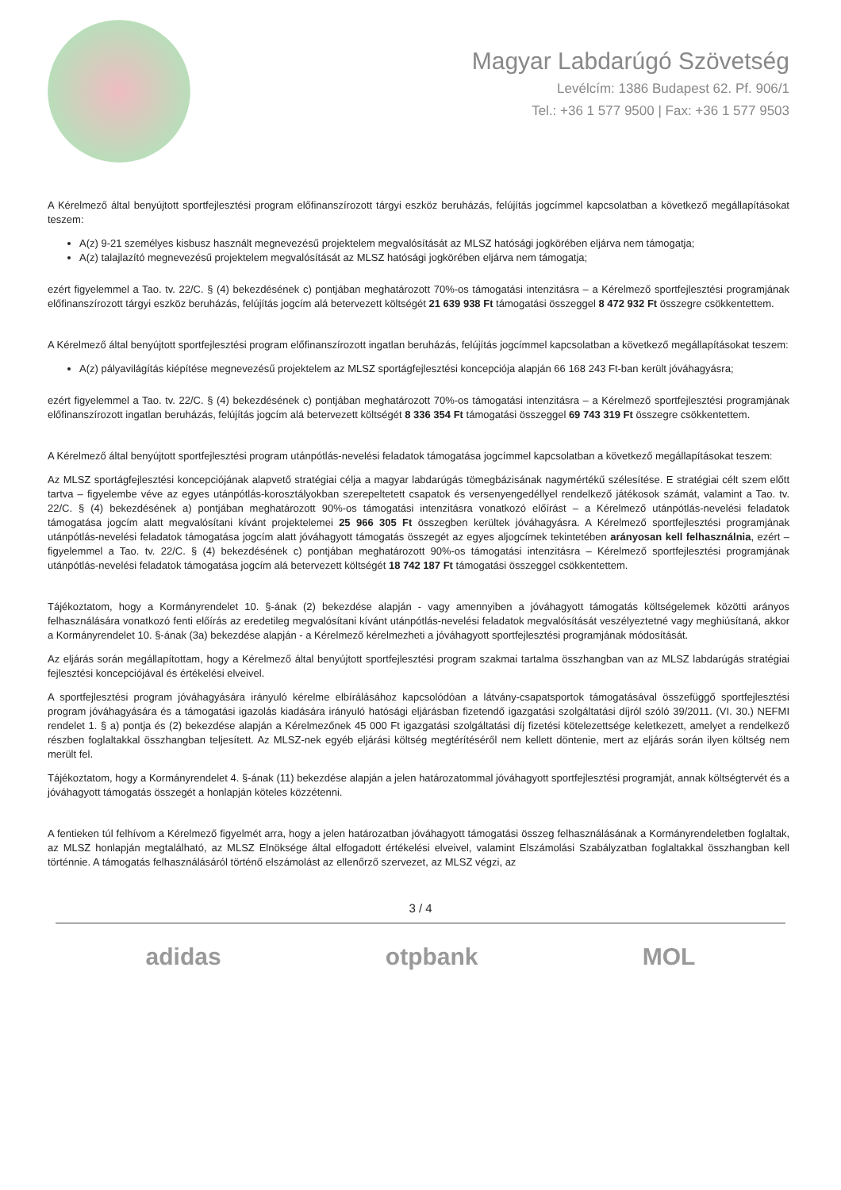Magyar Labdarúgó Szövetség
Levélcím: 1386 Budapest 62. Pf. 906/1
Tel.: +36 1 577 9500 | Fax: +36 1 577 9503
A Kérelmező által benyújtott sportfejlesztési program előfinanszírozott tárgyi eszköz beruházás, felújítás jogcímmel kapcsolatban a következő megállapításokat teszem:
A(z) 9-21 személyes kisbusz használt megnevezésű projektelem megvalósítását az MLSZ hatósági jogkörében eljárva nem támogatja;
A(z) talajlazító megnevezésű projektelem megvalósítását az MLSZ hatósági jogkörében eljárva nem támogatja;
ezért figyelemmel a Tao. tv. 22/C. § (4) bekezdésének c) pontjában meghatározott 70%-os támogatási intenzitásra – a Kérelmező sportfejlesztési programjának előfinanszírozott tárgyi eszköz beruházás, felújítás jogcím alá betervezett költségét 21 639 938 Ft támogatási összeggel 8 472 932 Ft összegre csökkentettem.
A Kérelmező által benyújtott sportfejlesztési program előfinanszírozott ingatlan beruházás, felújítás jogcímmel kapcsolatban a következő megállapításokat teszem:
A(z) pályavilágítás kiépítése megnevezésű projektelem az MLSZ sportágfejlesztési koncepciója alapján 66 168 243 Ft-ban került jóváhagyásra;
ezért figyelemmel a Tao. tv. 22/C. § (4) bekezdésének c) pontjában meghatározott 70%-os támogatási intenzitásra – a Kérelmező sportfejlesztési programjának előfinanszírozott ingatlan beruházás, felújítás jogcím alá betervezett költségét 8 336 354 Ft támogatási összeggel 69 743 319 Ft összegre csökkentettem.
A Kérelmező által benyújtott sportfejlesztési program utánpótlás-nevelési feladatok támogatása jogcímmel kapcsolatban a következő megállapításokat teszem:
Az MLSZ sportágfejlesztési koncepciójának alapvető stratégiai célja a magyar labdarúgás tömegbázisának nagymértékű szélesítése. E stratégiai célt szem előtt tartva – figyelembe véve az egyes utánpótlás-korosztályokban szerepeltetett csapatok és versenyengedéllyel rendelkező játékosok számát, valamint a Tao. tv. 22/C. § (4) bekezdésének a) pontjában meghatározott 90%-os támogatási intenzitásra vonatkozó előírást – a Kérelmező utánpótlás-nevelési feladatok támogatása jogcím alatt megvalósítani kívánt projektelemei 25 966 305 Ft összegben kerültek jóváhagyásra. A Kérelmező sportfejlesztési programjának utánpótlás-nevelési feladatok támogatása jogcím alatt jóváhagyott támogatás összegét az egyes aljogcímek tekintetében arányosan kell felhasználnia, ezért – figyelemmel a Tao. tv. 22/C. § (4) bekezdésének c) pontjában meghatározott 90%-os támogatási intenzitásra – Kérelmező sportfejlesztési programjának utánpótlás-nevelési feladatok támogatása jogcím alá betervezett költségét 18 742 187 Ft támogatási összeggel csökkentettem.
Tájékoztatom, hogy a Kormányrendelet 10. §-ának (2) bekezdése alapján - vagy amennyiben a jóváhagyott támogatás költségelemek közötti arányos felhasználására vonatkozó fenti előírás az eredetileg megvalósítani kívánt utánpótlás-nevelési feladatok megvalósítását veszélyeztetné vagy meghiúsítaná, akkor a Kormányrendelet 10. §-ának (3a) bekezdése alapján - a Kérelmező kérelmezheti a jóváhagyott sportfejlesztési programjának módosítását.
Az eljárás során megállapítottam, hogy a Kérelmező által benyújtott sportfejlesztési program szakmai tartalma összhangban van az MLSZ labdarúgás stratégiai fejlesztési koncepciójával és értékelési elveivel.
A sportfejlesztési program jóváhagyására irányuló kérelme elbírálásához kapcsolódóan a látvány-csapatsportok támogatásával összefüggő sportfejlesztési program jóváhagyására és a támogatási igazolás kiadására irányuló hatósági eljárásban fizetendő igazgatási szolgáltatási díjról szóló 39/2011. (VI. 30.) NEFMI rendelet 1. § a) pontja és (2) bekezdése alapján a Kérelmezőnek 45 000 Ft igazgatási szolgáltatási díj fizetési kötelezettsége keletkezett, amelyet a rendelkező részben foglaltakkal összhangban teljesített. Az MLSZ-nek egyéb eljárási költség megtérítéséről nem kellett döntenie, mert az eljárás során ilyen költség nem merült fel.
Tájékoztatom, hogy a Kormányrendelet 4. §-ának (11) bekezdése alapján a jelen határozatommal jóváhagyott sportfejlesztési programját, annak költségtervét és a jóváhagyott támogatás összegét a honlapján köteles közzétenni.
A fentieken túl felhívom a Kérelmező figyelmét arra, hogy a jelen határozatban jóváhagyott támogatási összeg felhasználásának a Kormányrendeletben foglaltak, az MLSZ honlapján megtalálható, az MLSZ Elnöksége által elfogadott értékelési elveivel, valamint Elszámolási Szabályzatban foglaltakkal összhangban kell történnie. A támogatás felhasználásáról történő elszámolást az ellenőrző szervezet, az MLSZ végzi, az
3 / 4
adidas otpbank MOL